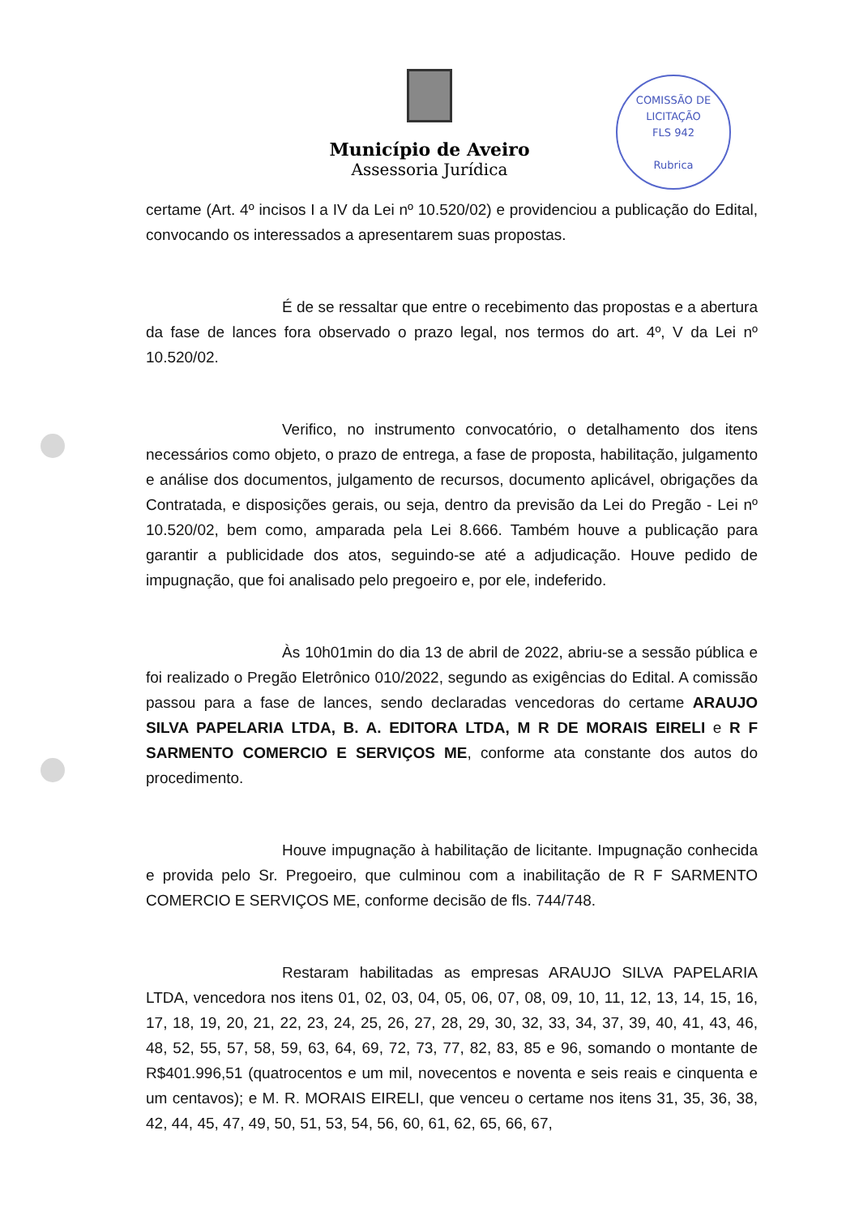COMISSÃO DE LICITAÇÃO
FLS 942
Rubrica
Município de Aveiro
Assessoria Jurídica
certame (Art. 4º incisos I a IV da Lei nº 10.520/02) e providenciou a publicação do Edital, convocando os interessados a apresentarem suas propostas.
É de se ressaltar que entre o recebimento das propostas e a abertura da fase de lances fora observado o prazo legal, nos termos do art. 4º, V da Lei nº 10.520/02.
Verifico, no instrumento convocatório, o detalhamento dos itens necessários como objeto, o prazo de entrega, a fase de proposta, habilitação, julgamento e análise dos documentos, julgamento de recursos, documento aplicável, obrigações da Contratada, e disposições gerais, ou seja, dentro da previsão da Lei do Pregão - Lei nº 10.520/02, bem como, amparada pela Lei 8.666. Também houve a publicação para garantir a publicidade dos atos, seguindo-se até a adjudicação. Houve pedido de impugnação, que foi analisado pelo pregoeiro e, por ele, indeferido.
Às 10h01min do dia 13 de abril de 2022, abriu-se a sessão pública e foi realizado o Pregão Eletrônico 010/2022, segundo as exigências do Edital. A comissão passou para a fase de lances, sendo declaradas vencedoras do certame ARAUJO SILVA PAPELARIA LTDA, B. A. EDITORA LTDA, M R DE MORAIS EIRELI e R F SARMENTO COMERCIO E SERVIÇOS ME, conforme ata constante dos autos do procedimento.
Houve impugnação à habilitação de licitante. Impugnação conhecida e provida pelo Sr. Pregoeiro, que culminou com a inabilitação de R F SARMENTO COMERCIO E SERVIÇOS ME, conforme decisão de fls. 744/748.
Restaram habilitadas as empresas ARAUJO SILVA PAPELARIA LTDA, vencedora nos itens 01, 02, 03, 04, 05, 06, 07, 08, 09, 10, 11, 12, 13, 14, 15, 16, 17, 18, 19, 20, 21, 22, 23, 24, 25, 26, 27, 28, 29, 30, 32, 33, 34, 37, 39, 40, 41, 43, 46, 48, 52, 55, 57, 58, 59, 63, 64, 69, 72, 73, 77, 82, 83, 85 e 96, somando o montante de R$401.996,51 (quatrocentos e um mil, novecentos e noventa e seis reais e cinquenta e um centavos); e M. R. MORAIS EIRELI, que venceu o certame nos itens 31, 35, 36, 38, 42, 44, 45, 47, 49, 50, 51, 53, 54, 56, 60, 61, 62, 65, 66, 67,